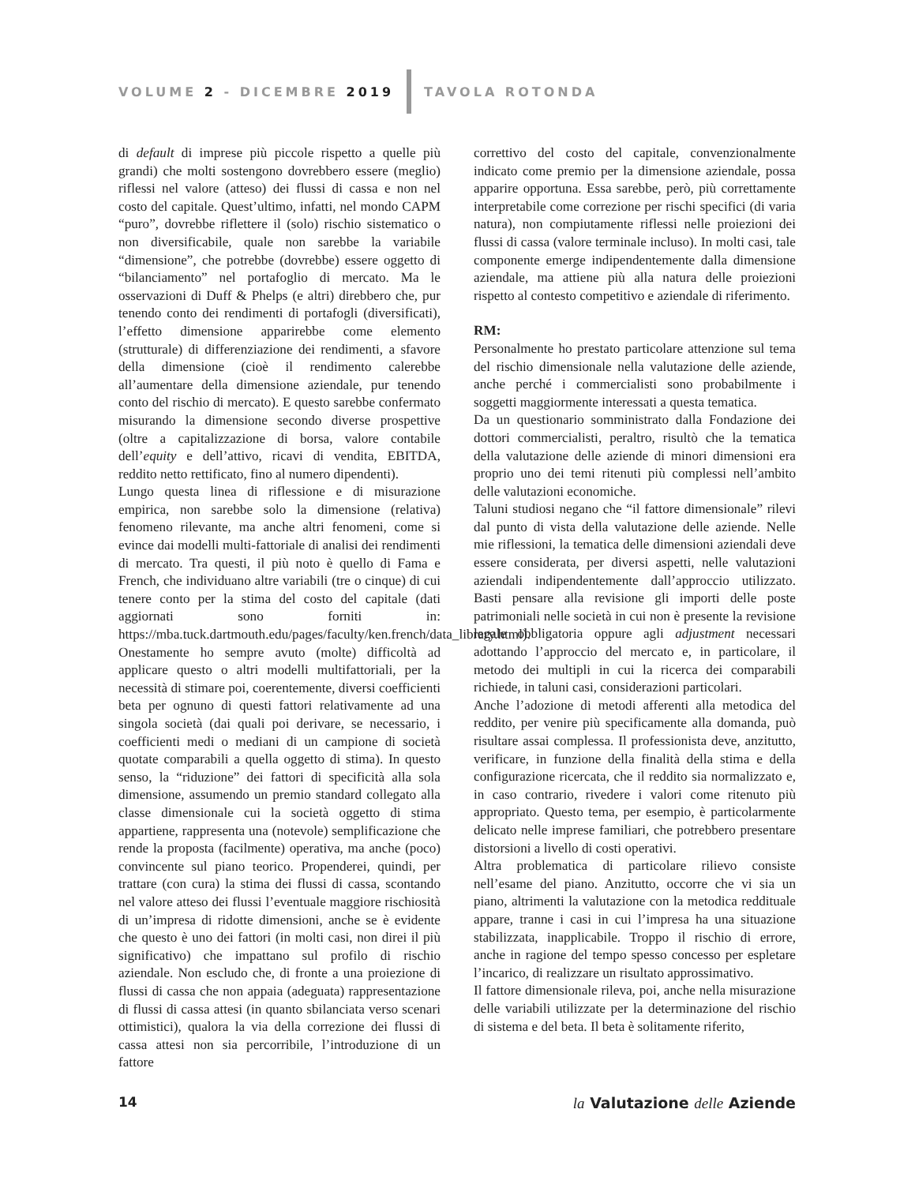VOLUME 2 - DICEMBRE 2019 TAVOLA ROTONDA
di default di imprese più piccole rispetto a quelle più grandi) che molti sostengono dovrebbero essere (meglio) riflessi nel valore (atteso) dei flussi di cassa e non nel costo del capitale. Quest’ultimo, infatti, nel mondo CAPM “puro”, dovrebbe riflettere il (solo) rischio sistematico o non diversificabile, quale non sarebbe la variabile “dimensione”, che potrebbe (dovrebbe) essere oggetto di “bilanciamento” nel portafoglio di mercato. Ma le osservazioni di Duff & Phelps (e altri) direbbero che, pur tenendo conto dei rendimenti di portafogli (diversificati), l’effetto dimensione apparirebbe come elemento (strutturale) di differenziazione dei rendimenti, a sfavore della dimensione (cioè il rendimento calerebbe all’aumentare della dimensione aziendale, pur tenendo conto del rischio di mercato). E questo sarebbe confermato misurando la dimensione secondo diverse prospettive (oltre a capitalizzazione di borsa, valore contabile dell’equity e dell’attivo, ricavi di vendita, EBITDA, reddito netto rettificato, fino al numero dipendenti).
Lungo questa linea di riflessione e di misurazione empirica, non sarebbe solo la dimensione (relativa) fenomeno rilevante, ma anche altri fenomeni, come si evince dai modelli multi-fattoriale di analisi dei rendimenti di mercato. Tra questi, il più noto è quello di Fama e French, che individuano altre variabili (tre o cinque) di cui tenere conto per la stima del costo del capitale (dati aggiornati sono forniti in: https://mba.tuck.dartmouth.edu/pages/faculty/ken.french/data_library.html). Onestamente ho sempre avuto (molte) difficoltà ad applicare questo o altri modelli multifattoriali, per la necessità di stimare poi, coerentemente, diversi coefficienti beta per ognuno di questi fattori relativamente ad una singola società (dai quali poi derivare, se necessario, i coefficienti medi o mediani di un campione di società quotate comparabili a quella oggetto di stima). In questo senso, la “riduzione” dei fattori di specificità alla sola dimensione, assumendo un premio standard collegato alla classe dimensionale cui la società oggetto di stima appartiene, rappresenta una (notevole) semplificazione che rende la proposta (facilmente) operativa, ma anche (poco) convincente sul piano teorico. Propenderei, quindi, per trattare (con cura) la stima dei flussi di cassa, scontando nel valore atteso dei flussi l’eventuale maggiore rischiosità di un’impresa di ridotte dimensioni, anche se è evidente che questo è uno dei fattori (in molti casi, non direi il più significativo) che impattano sul profilo di rischio aziendale. Non escludo che, di fronte a una proiezione di flussi di cassa che non appaia (adeguata) rappresentazione di flussi di cassa attesi (in quanto sbilanciata verso scenari ottimistici), qualora la via della correzione dei flussi di cassa attesi non sia percorribile, l’introduzione di un fattore
correttivo del costo del capitale, convenzionalmente indicato come premio per la dimensione aziendale, possa apparire opportuna. Essa sarebbe, però, più correttamente interpretabile come correzione per rischi specifici (di varia natura), non compiutamente riflessi nelle proiezioni dei flussi di cassa (valore terminale incluso). In molti casi, tale componente emerge indipendentemente dalla dimensione aziendale, ma attiene più alla natura delle proiezioni rispetto al contesto competitivo e aziendale di riferimento.
RM:
Personalmente ho prestato particolare attenzione sul tema del rischio dimensionale nella valutazione delle aziende, anche perché i commercialisti sono probabilmente i soggetti maggiormente interessati a questa tematica.
Da un questionario somministrato dalla Fondazione dei dottori commercialisti, peraltro, risultò che la tematica della valutazione delle aziende di minori dimensioni era proprio uno dei temi ritenuti più complessi nell’ambito delle valutazioni economiche.
Taluni studiosi negano che “il fattore dimensionale” rilevi dal punto di vista della valutazione delle aziende. Nelle mie riflessioni, la tematica delle dimensioni aziendali deve essere considerata, per diversi aspetti, nelle valutazioni aziendali indipendentemente dall’approccio utilizzato. Basti pensare alla revisione gli importi delle poste patrimoniali nelle società in cui non è presente la revisione legale obbligatoria oppure agli adjustment necessari adottando l’approccio del mercato e, in particolare, il metodo dei multipli in cui la ricerca dei comparabili richiede, in taluni casi, considerazioni particolari.
Anche l’adozione di metodi afferenti alla metodica del reddito, per venire più specificamente alla domanda, può risultare assai complessa. Il professionista deve, anzitutto, verificare, in funzione della finalità della stima e della configurazione ricercata, che il reddito sia normalizzato e, in caso contrario, rivedere i valori come ritenuto più appropriato. Questo tema, per esempio, è particolarmente delicato nelle imprese familiari, che potrebbero presentare distorsioni a livello di costi operativi.
Altra problematica di particolare rilievo consiste nell’esame del piano. Anzitutto, occorre che vi sia un piano, altrimenti la valutazione con la metodica reddituale appare, tranne i casi in cui l’impresa ha una situazione stabilizzata, inapplicabile. Troppo il rischio di errore, anche in ragione del tempo spesso concesso per espletare l’incarico, di realizzare un risultato approssimativo.
Il fattore dimensionale rileva, poi, anche nella misurazione delle variabili utilizzate per la determinazione del rischio di sistema e del beta. Il beta è solitamente riferito,
14 la Valutazione delle Aziende